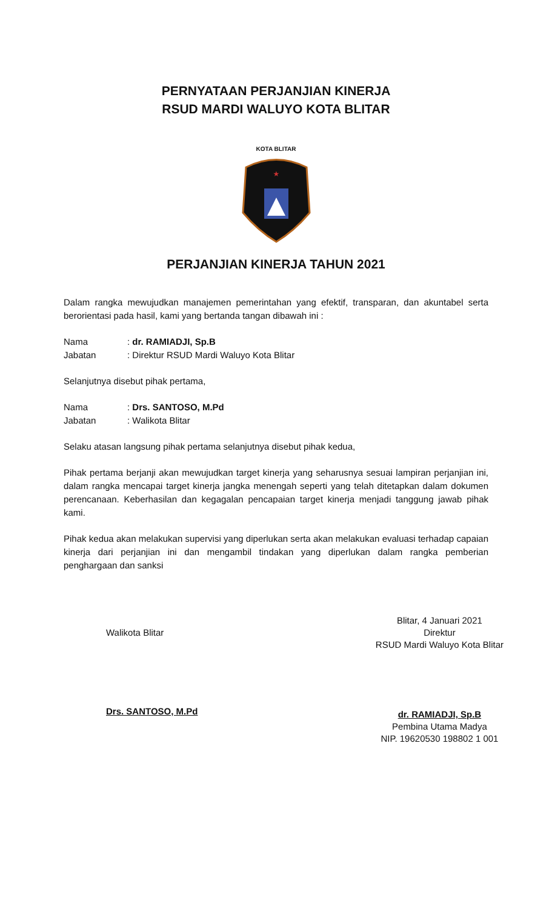PERNYATAAN PERJANJIAN KINERJA
RSUD MARDI WALUYO KOTA BLITAR
KOTA BLITAR
★
PERJANJIAN KINERJA TAHUN 2021
Dalam rangka mewujudkan manajemen pemerintahan yang efektif, transparan, dan akuntabel serta berorientasi pada hasil, kami yang bertanda tangan dibawah ini :
| Nama | : dr. RAMIADJI, Sp.B |
| Jabatan | : Direktur RSUD Mardi Waluyo Kota Blitar |
Selanjutnya disebut pihak pertama,
| Nama | : Drs. SANTOSO, M.Pd |
| Jabatan | : Walikota Blitar |
Selaku atasan langsung pihak pertama selanjutnya disebut pihak kedua,
Pihak pertama berjanji akan mewujudkan target kinerja yang seharusnya sesuai lampiran perjanjian ini, dalam rangka mencapai target kinerja jangka menengah seperti yang telah ditetapkan dalam dokumen perencanaan. Keberhasilan dan kegagalan pencapaian target kinerja menjadi tanggung jawab pihak kami.
Pihak kedua akan melakukan supervisi yang diperlukan serta akan melakukan evaluasi terhadap capaian kinerja dari perjanjian ini dan mengambil tindakan yang diperlukan dalam rangka pemberian penghargaan dan sanksi
Walikota Blitar
Drs. SANTOSO, M.Pd
Blitar, 4 Januari 2021
Direktur
RSUD Mardi Waluyo Kota Blitar
dr. RAMIADJI, Sp.B
Pembina Utama Madya
NIP. 19620530 198802 1 001